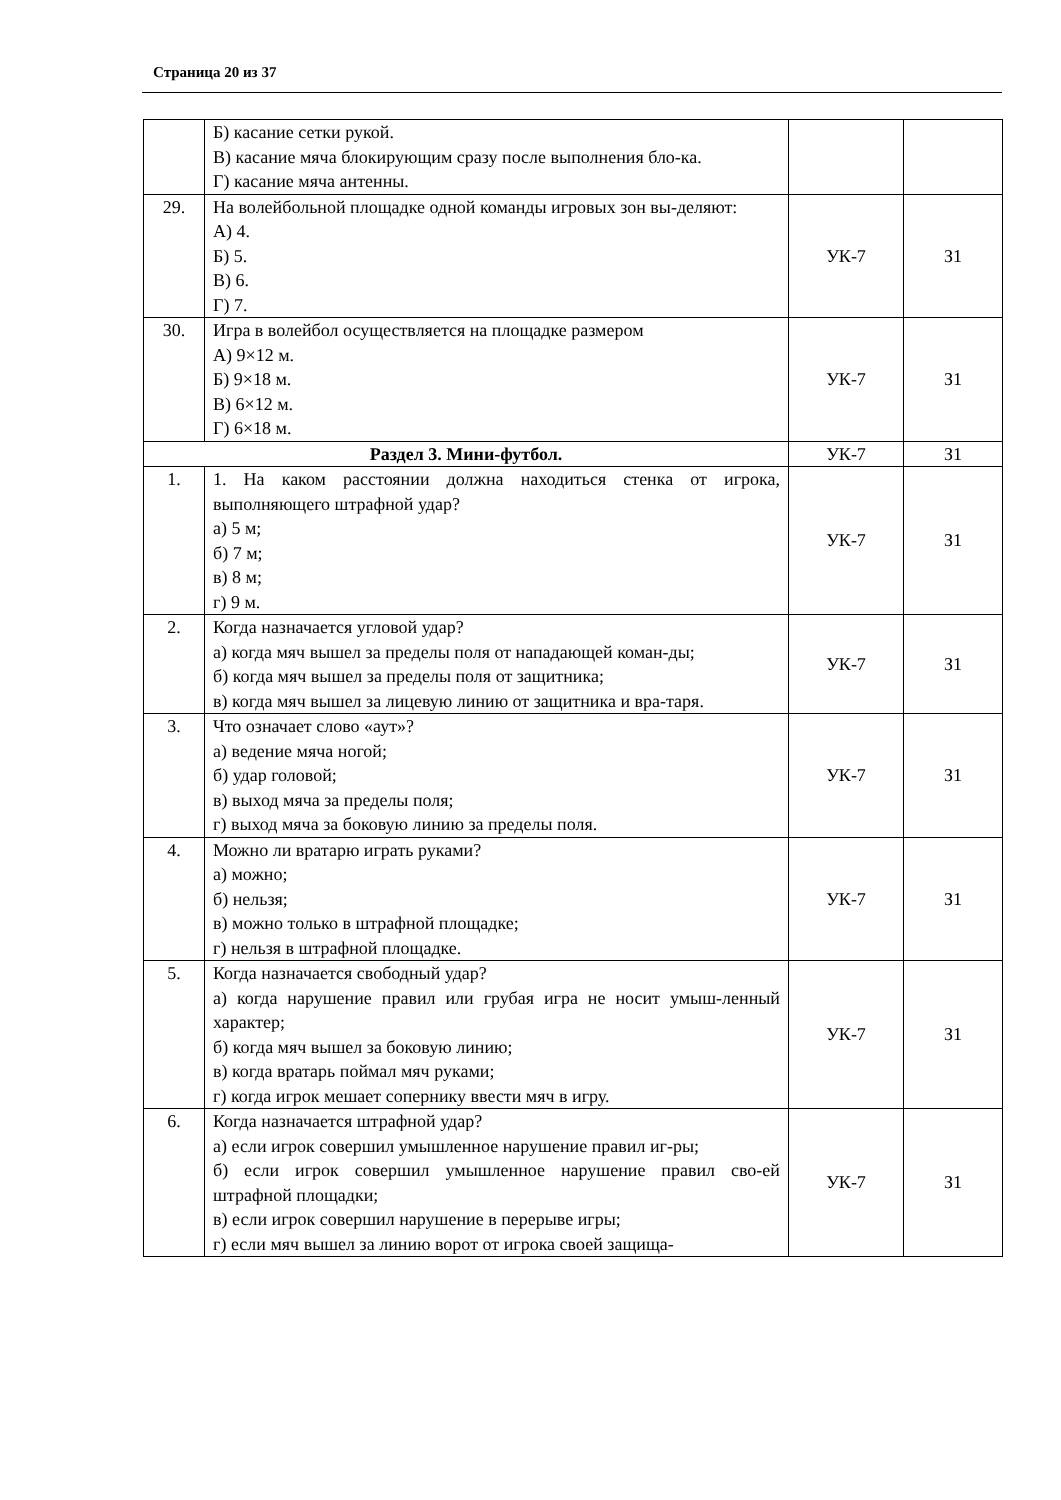Страница 20 из 37
| | Б) касание сетки рукой. В) касание мяча блокирующим сразу после выполнения бло-ка. Г) касание мяча антенны. | | |
| 29. | На волейбольной площадке одной команды игровых зон вы-деляют: А) 4. Б) 5. В) 6. Г) 7. | УК-7 | З1 |
| 30. | Игра в волейбол осуществляется на площадке размером А) 9×12 м. Б) 9×18 м. В) 6×12 м. Г) 6×18 м. | УК-7 | З1 |
| Раздел 3. Мини-футбол. | | УК-7 | З1 |
| 1. | 1. На каком расстоянии должна находиться стенка от игрока, выполняющего штрафной удар? а) 5 м; б) 7 м; в) 8 м; г) 9 м. | УК-7 | З1 |
| 2. | Когда назначается угловой удар? а) когда мяч вышел за пределы поля от нападающей коман-ды; б) когда мяч вышел за пределы поля от защитника; в) когда мяч вышел за лицевую линию от защитника и вра-таря. | УК-7 | З1 |
| 3. | Что означает слово «аут»? а) ведение мяча ногой; б) удар головой; в) выход мяча за пределы поля; г) выход мяча за боковую линию за пределы поля. | УК-7 | З1 |
| 4. | Можно ли вратарю играть руками? а) можно; б) нельзя; в) можно только в штрафной площадке; г) нельзя в штрафной площадке. | УК-7 | З1 |
| 5. | Когда назначается свободный удар? а) когда нарушение правил или грубая игра не носит умыш-ленный характер; б) когда мяч вышел за боковую линию; в) когда вратарь поймал мяч руками; г) когда игрок мешает сопернику ввести мяч в игру. | УК-7 | З1 |
| 6. | Когда назначается штрафной удар? а) если игрок совершил умышленное нарушение правил иг-ры; б) если игрок совершил умышленное нарушение правил сво-ей штрафной площадки; в) если игрок совершил нарушение в перерыве игры; г) если мяч вышел за линию ворот от игрока своей защища- | УК-7 | З1 |